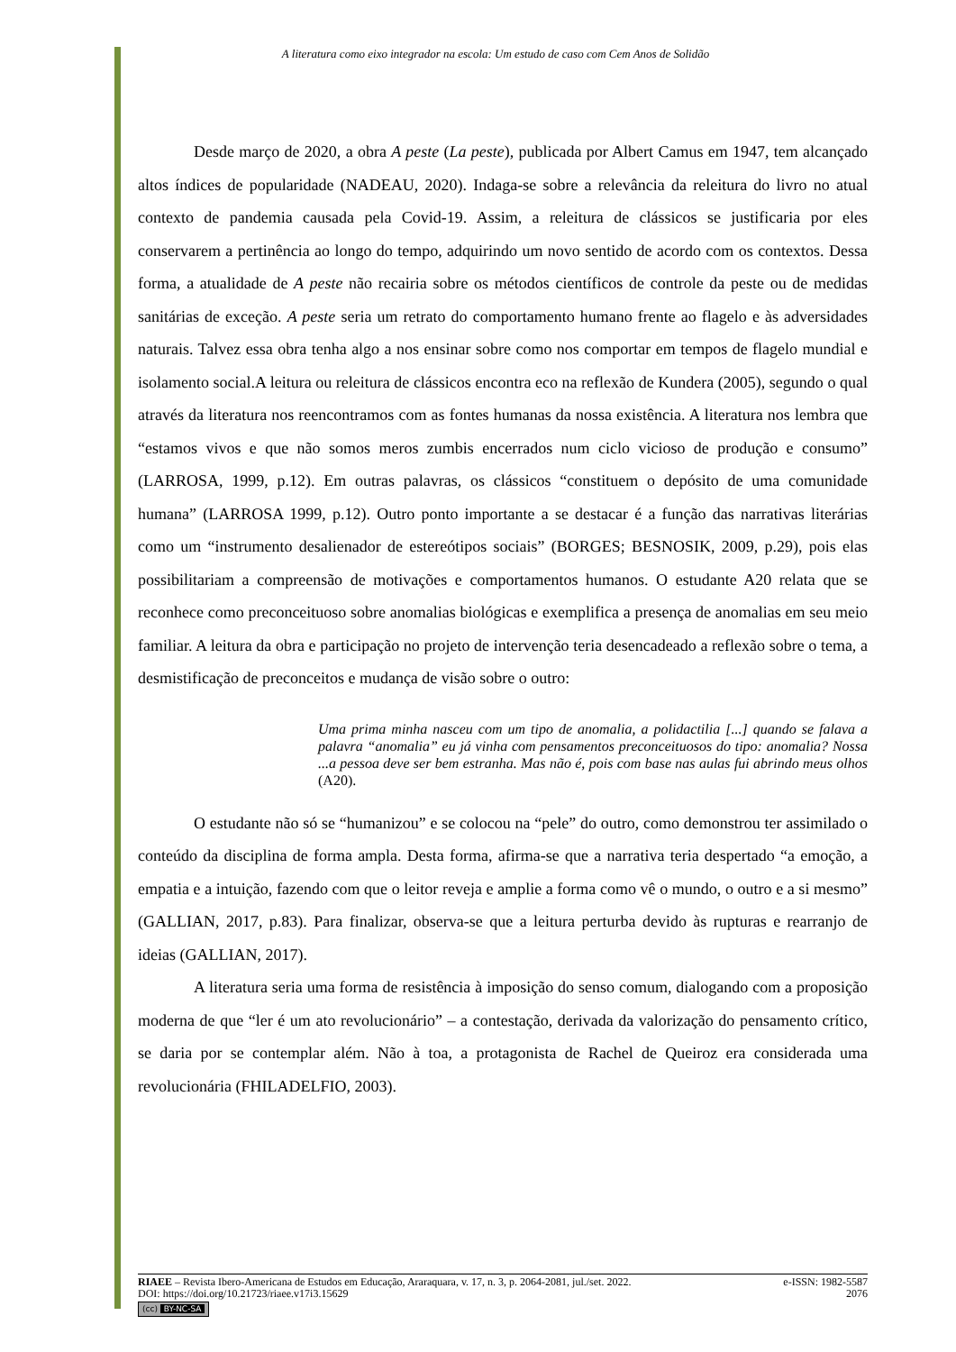A literatura como eixo integrador na escola: Um estudo de caso com Cem Anos de Solidão
Desde março de 2020, a obra A peste (La peste), publicada por Albert Camus em 1947, tem alcançado altos índices de popularidade (NADEAU, 2020). Indaga-se sobre a relevância da releitura do livro no atual contexto de pandemia causada pela Covid-19. Assim, a releitura de clássicos se justificaria por eles conservarem a pertinência ao longo do tempo, adquirindo um novo sentido de acordo com os contextos. Dessa forma, a atualidade de A peste não recairia sobre os métodos científicos de controle da peste ou de medidas sanitárias de exceção. A peste seria um retrato do comportamento humano frente ao flagelo e às adversidades naturais. Talvez essa obra tenha algo a nos ensinar sobre como nos comportar em tempos de flagelo mundial e isolamento social.A leitura ou releitura de clássicos encontra eco na reflexão de Kundera (2005), segundo o qual através da literatura nos reencontramos com as fontes humanas da nossa existência. A literatura nos lembra que “estamos vivos e que não somos meros zumbis encerrados num ciclo vicioso de produção e consumo” (LARROSA, 1999, p.12). Em outras palavras, os clássicos “constituem o depósito de uma comunidade humana” (LARROSA 1999, p.12). Outro ponto importante a se destacar é a função das narrativas literárias como um “instrumento desalienador de estereótipos sociais” (BORGES; BESNOSIK, 2009, p.29), pois elas possibilitariam a compreensão de motivações e comportamentos humanos. O estudante A20 relata que se reconhece como preconceituoso sobre anomalias biológicas e exemplifica a presença de anomalias em seu meio familiar. A leitura da obra e participação no projeto de intervenção teria desencadeado a reflexão sobre o tema, a desmistificação de preconceitos e mudança de visão sobre o outro:
Uma prima minha nasceu com um tipo de anomalia, a polidactilia [...] quando se falava a palavra “anomalia” eu já vinha com pensamentos preconceituosos do tipo: anomalia? Nossa ...a pessoa deve ser bem estranha. Mas não é, pois com base nas aulas fui abrindo meus olhos (A20).
O estudante não só se “humanizou” e se colocou na “pele” do outro, como demonstrou ter assimilado o conteúdo da disciplina de forma ampla. Desta forma, afirma-se que a narrativa teria despertado “a emoção, a empatia e a intuição, fazendo com que o leitor reveja e amplie a forma como vê o mundo, o outro e a si mesmo” (GALLIAN, 2017, p.83). Para finalizar, observa-se que a leitura perturba devido às rupturas e rearranjo de ideias (GALLIAN, 2017).
A literatura seria uma forma de resistência à imposição do senso comum, dialogando com a proposição moderna de que “ler é um ato revolucionário” – a contestação, derivada da valorização do pensamento crítico, se daria por se contemplar além. Não à toa, a protagonista de Rachel de Queiroz era considerada uma revolucionária (FHILADELFIO, 2003).
RIAEE – Revista Ibero-Americana de Estudos em Educação, Araraquara, v. 17, n. 3, p. 2064-2081, jul./set. 2022. e-ISSN: 1982-5587
DOI: https://doi.org/10.21723/riaee.v17i3.15629 2076
(cc) BY-NC-SA